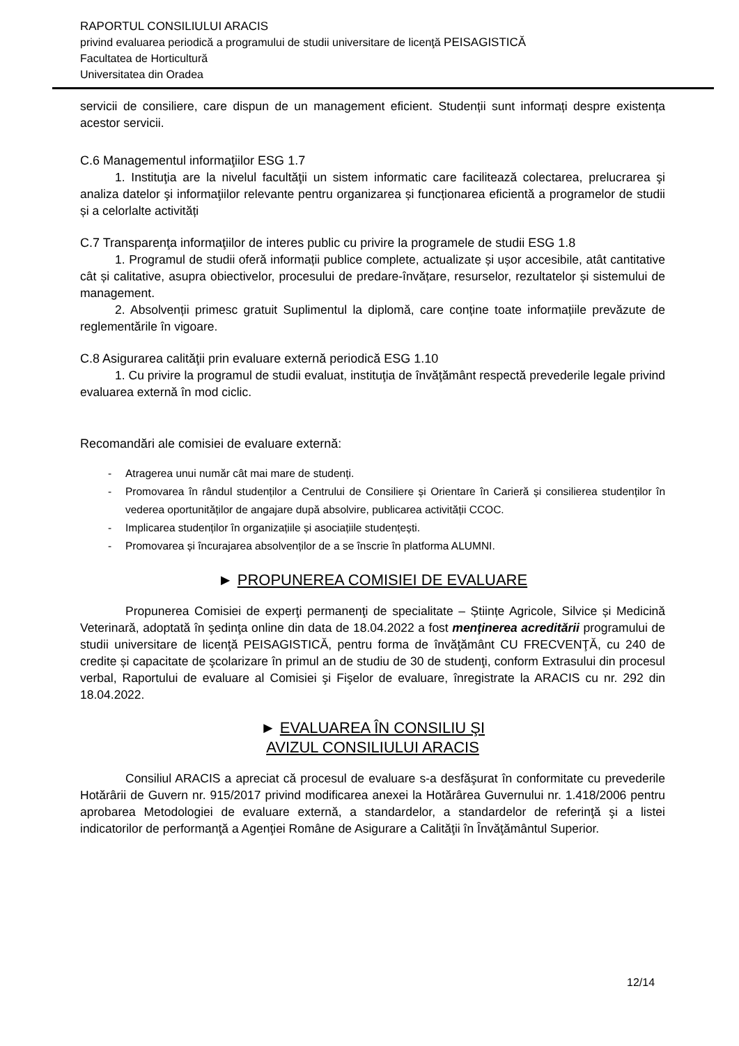RAPORTUL CONSILIULUI ARACIS
privind evaluarea periodică a programului de studii universitare de licenţă PEISAGISTICĂ
Facultatea de Horticultură
Universitatea din Oradea
servicii de consiliere, care dispun de un management eficient. Studenții sunt informați despre existența acestor servicii.
C.6 Managementul informaţiilor ESG 1.7
1. Instituţia are la nivelul facultăţii un sistem informatic care facilitează colectarea, prelucrarea şi analiza datelor şi informaţiilor relevante pentru organizarea și funcționarea eficientă a programelor de studii și a celorlalte activități
C.7 Transparenţa informaţiilor de interes public cu privire la programele de studii ESG 1.8
1. Programul de studii oferă informații publice complete, actualizate și ușor accesibile, atât cantitative cât și calitative, asupra obiectivelor, procesului de predare-învățare, resurselor, rezultatelor și sistemului de management.
2. Absolvenții primesc gratuit Suplimentul la diplomă, care conține toate informațiile prevăzute de reglementările în vigoare.
C.8 Asigurarea calităţii prin evaluare externă periodică ESG 1.10
1. Cu privire la programul de studii evaluat, instituţia de învăţământ respectă prevederile legale privind evaluarea externă în mod ciclic.
Recomandări ale comisiei de evaluare externă:
- Atragerea unui număr cât mai mare de studenți.
- Promovarea în rândul studenților a Centrului de Consiliere și Orientare în Carieră și consilierea studenților în vederea oportunităților de angajare după absolvire, publicarea activității CCOC.
- Implicarea studenților în organizațiile și asociațiile studențești.
- Promovarea și încurajarea absolvenților de a se înscrie în platforma ALUMNI.
► PROPUNEREA COMISIEI DE EVALUARE
Propunerea Comisiei de experţi permanenţi de specialitate – Științe Agricole, Silvice și Medicină Veterinară, adoptată în şedinţa online din data de 18.04.2022 a fost menţinerea acreditării programului de studii universitare de licenţă PEISAGISTICĂ, pentru forma de învăţământ CU FRECVENŢĂ, cu 240 de credite și capacitate de şcolarizare în primul an de studiu de 30 de studenţi, conform Extrasului din procesul verbal, Raportului de evaluare al Comisiei şi Fişelor de evaluare, înregistrate la ARACIS cu nr. 292 din 18.04.2022.
► EVALUAREA ÎN CONSILIU ŞI
AVIZUL CONSILIULUI ARACIS
Consiliul ARACIS a apreciat că procesul de evaluare s-a desfăşurat în conformitate cu prevederile Hotărârii de Guvern nr. 915/2017 privind modificarea anexei la Hotărârea Guvernului nr. 1.418/2006 pentru aprobarea Metodologiei de evaluare externă, a standardelor, a standardelor de referinţă şi a listei indicatorilor de performanţă a Agenţiei Române de Asigurare a Calităţii în Învăţământul Superior.
12/14